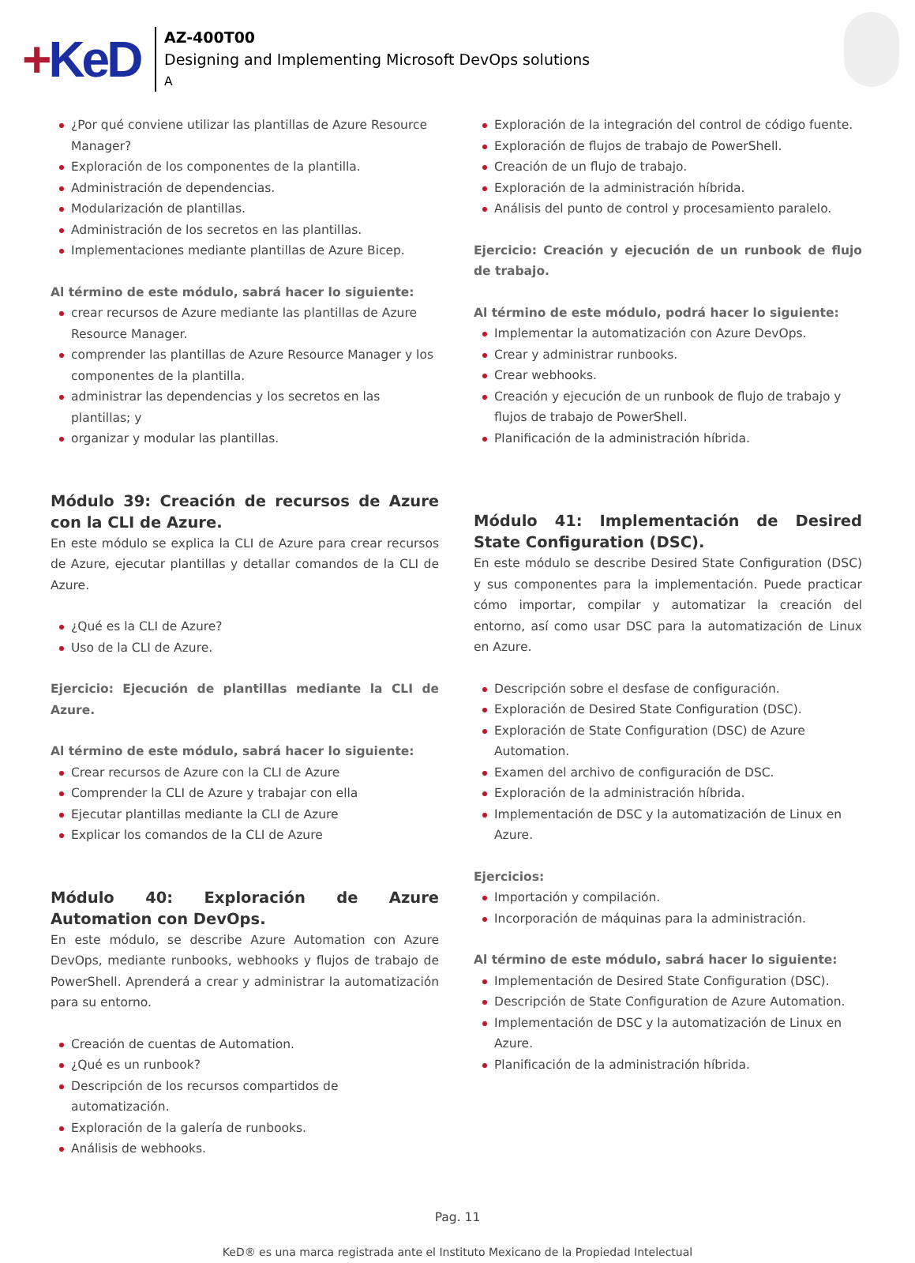+KeD
AZ-400T00
Designing and Implementing Microsoft DevOps solutions
A
¿Por qué conviene utilizar las plantillas de Azure Resource Manager?
Exploración de los componentes de la plantilla.
Administración de dependencias.
Modularización de plantillas.
Administración de los secretos en las plantillas.
Implementaciones mediante plantillas de Azure Bicep.
Al término de este módulo, sabrá hacer lo siguiente:
crear recursos de Azure mediante las plantillas de Azure Resource Manager.
comprender las plantillas de Azure Resource Manager y los componentes de la plantilla.
administrar las dependencias y los secretos en las plantillas; y
organizar y modular las plantillas.
Módulo 39: Creación de recursos de Azure con la CLI de Azure.
En este módulo se explica la CLI de Azure para crear recursos de Azure, ejecutar plantillas y detallar comandos de la CLI de Azure.
¿Qué es la CLI de Azure?
Uso de la CLI de Azure.
Ejercicio: Ejecución de plantillas mediante la CLI de Azure.
Al término de este módulo, sabrá hacer lo siguiente:
Crear recursos de Azure con la CLI de Azure
Comprender la CLI de Azure y trabajar con ella
Ejecutar plantillas mediante la CLI de Azure
Explicar los comandos de la CLI de Azure
Módulo 40: Exploración de Azure Automation con DevOps.
En este módulo, se describe Azure Automation con Azure DevOps, mediante runbooks, webhooks y flujos de trabajo de PowerShell. Aprenderá a crear y administrar la automatización para su entorno.
Creación de cuentas de Automation.
¿Qué es un runbook?
Descripción de los recursos compartidos de automatización.
Exploración de la galería de runbooks.
Análisis de webhooks.
Exploración de la integración del control de código fuente.
Exploración de flujos de trabajo de PowerShell.
Creación de un flujo de trabajo.
Exploración de la administración híbrida.
Análisis del punto de control y procesamiento paralelo.
Ejercicio: Creación y ejecución de un runbook de flujo de trabajo.
Al término de este módulo, podrá hacer lo siguiente:
Implementar la automatización con Azure DevOps.
Crear y administrar runbooks.
Crear webhooks.
Creación y ejecución de un runbook de flujo de trabajo y flujos de trabajo de PowerShell.
Planificación de la administración híbrida.
Módulo 41: Implementación de Desired State Configuration (DSC).
En este módulo se describe Desired State Configuration (DSC) y sus componentes para la implementación. Puede practicar cómo importar, compilar y automatizar la creación del entorno, así como usar DSC para la automatización de Linux en Azure.
Descripción sobre el desfase de configuración.
Exploración de Desired State Configuration (DSC).
Exploración de State Configuration (DSC) de Azure Automation.
Examen del archivo de configuración de DSC.
Exploración de la administración híbrida.
Implementación de DSC y la automatización de Linux en Azure.
Ejercicios:
Importación y compilación.
Incorporación de máquinas para la administración.
Al término de este módulo, sabrá hacer lo siguiente:
Implementación de Desired State Configuration (DSC).
Descripción de State Configuration de Azure Automation.
Implementación de DSC y la automatización de Linux en Azure.
Planificación de la administración híbrida.
Pag. 11
KeD® es una marca registrada ante el Instituto Mexicano de la Propiedad Intelectual